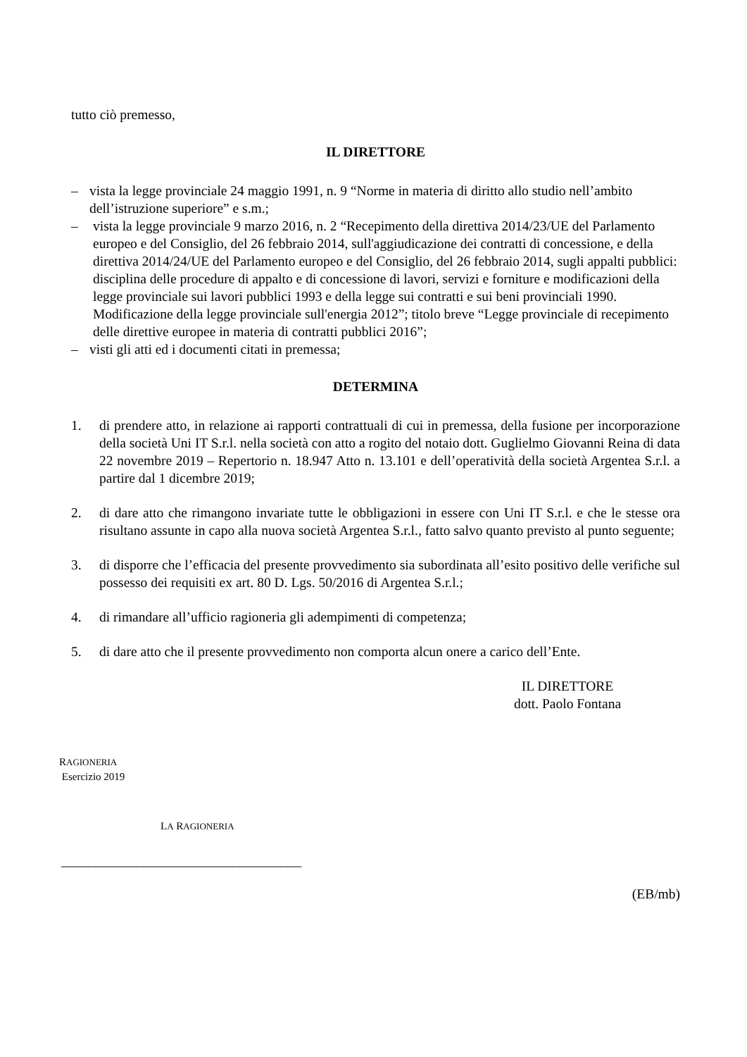tutto ciò premesso,
IL DIRETTORE
– vista la legge provinciale 24 maggio 1991, n. 9 “Norme in materia di diritto allo studio nell’ambito dell’istruzione superiore” e s.m.;
– vista la legge provinciale 9 marzo 2016, n. 2 “Recepimento della direttiva 2014/23/UE del Parlamento europeo e del Consiglio, del 26 febbraio 2014, sull'aggiudicazione dei contratti di concessione, e della direttiva 2014/24/UE del Parlamento europeo e del Consiglio, del 26 febbraio 2014, sugli appalti pubblici: disciplina delle procedure di appalto e di concessione di lavori, servizi e forniture e modificazioni della legge provinciale sui lavori pubblici 1993 e della legge sui contratti e sui beni provinciali 1990. Modificazione della legge provinciale sull'energia 2012”; titolo breve “Legge provinciale di recepimento delle direttive europee in materia di contratti pubblici 2016”;
– visti gli atti ed i documenti citati in premessa;
DETERMINA
1. di prendere atto, in relazione ai rapporti contrattuali di cui in premessa, della fusione per incorporazione della società Uni IT S.r.l. nella società con atto a rogito del notaio dott. Guglielmo Giovanni Reina di data 22 novembre 2019 – Repertorio n. 18.947 Atto n. 13.101 e dell’operatività della società Argentea S.r.l. a partire dal 1 dicembre 2019;
2. di dare atto che rimangono invariate tutte le obbligazioni in essere con Uni IT S.r.l. e che le stesse ora risultano assunte in capo alla nuova società Argentea S.r.l., fatto salvo quanto previsto al punto seguente;
3. di disporre che l’efficacia del presente provvedimento sia subordinata all’esito positivo delle verifiche sul possesso dei requisiti ex art. 80 D. Lgs. 50/2016 di Argentea S.r.l.;
4. di rimandare all’ufficio ragioneria gli adempimenti di competenza;
5. di dare atto che il presente provvedimento non comporta alcun onere a carico dell’Ente.
IL DIRETTORE
dott. Paolo Fontana
RAGIONERIA
Esercizio 2019
LA RAGIONERIA
___________________________________
(EB/mb)